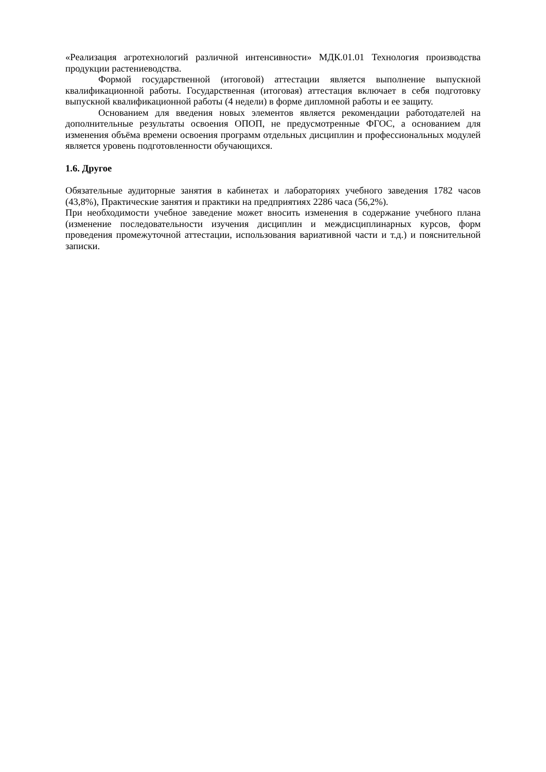«Реализация агротехнологий различной интенсивности» МДК.01.01 Технология производства продукции растениеводства.
Формой государственной (итоговой) аттестации является выполнение выпускной квалификационной работы. Государственная (итоговая) аттестация включает в себя подготовку выпускной квалификационной работы (4 недели) в форме дипломной работы и ее защиту.
Основанием для введения новых элементов является рекомендации работодателей на дополнительные результаты освоения ОПОП, не предусмотренные ФГОС, а основанием для изменения объёма времени освоения программ отдельных дисциплин и профессиональных модулей является уровень подготовленности обучающихся.
1.6. Другое
Обязательные аудиторные занятия в кабинетах и лабораториях учебного заведения 1782 часов (43,8%), Практические занятия и практики на предприятиях 2286 часа (56,2%).
При необходимости учебное заведение может вносить изменения в содержание учебного плана (изменение последовательности изучения дисциплин и междисциплинарных курсов, форм проведения промежуточной аттестации, использования вариативной части и т.д.) и пояснительной записки.